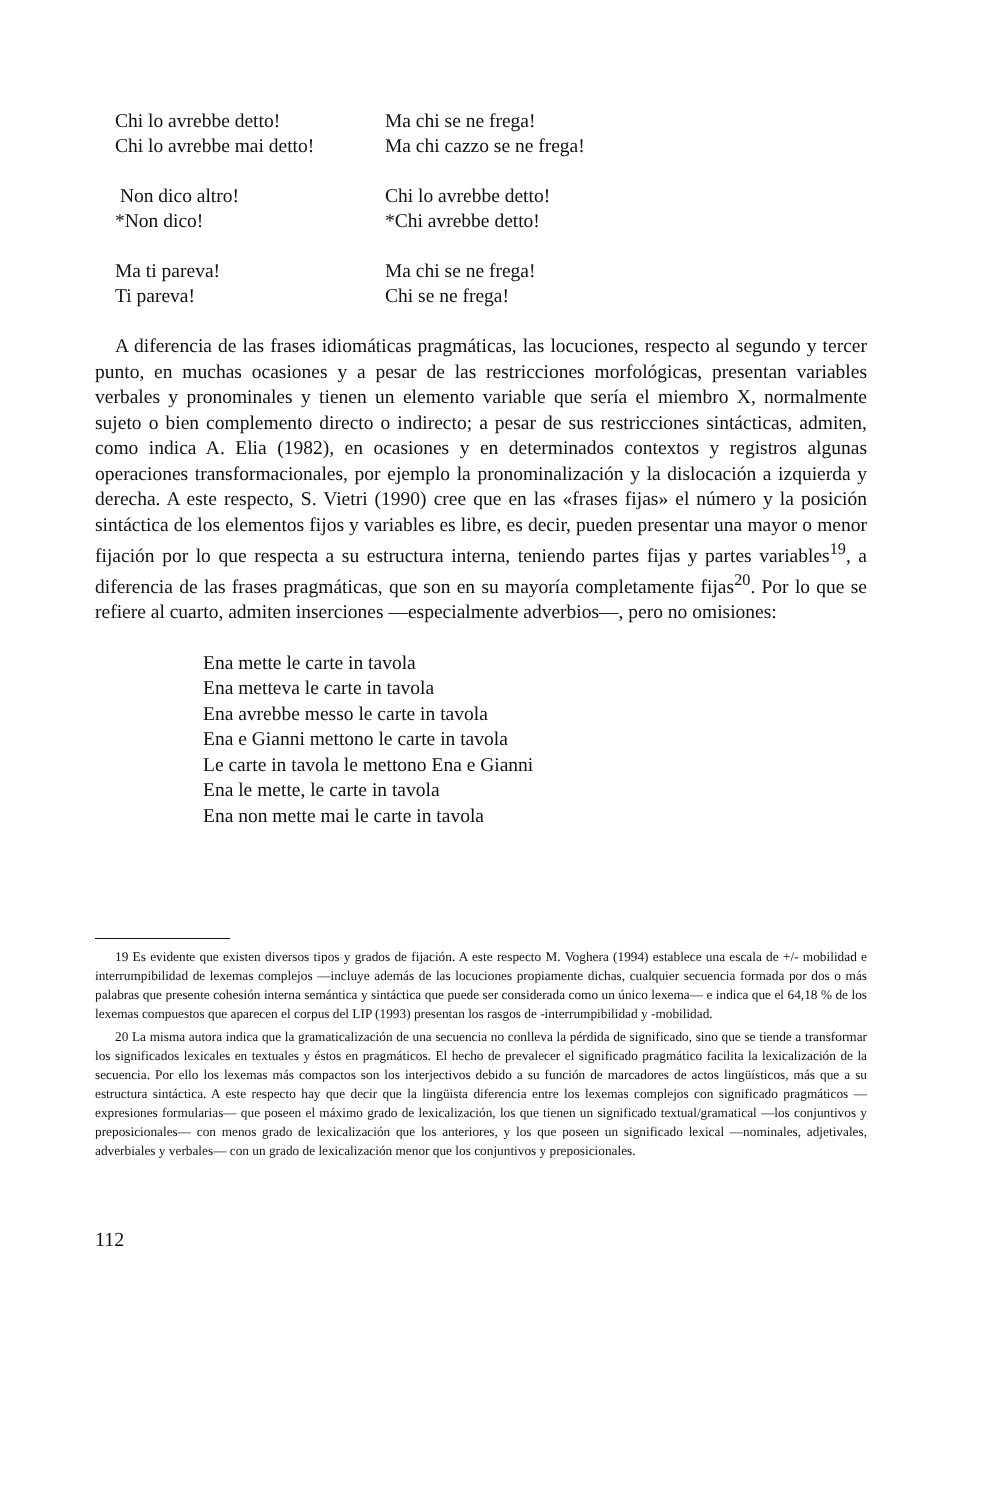Chi lo avrebbe detto!
Chi lo avrebbe mai detto!
Ma chi se ne frega!
Ma chi cazzo se ne frega!
Non dico altro!
*Non dico!
Chi lo avrebbe detto!
*Chi avrebbe detto!
Ma ti pareva!
Ti pareva!
Ma chi se ne frega!
Chi se ne frega!
A diferencia de las frases idiomáticas pragmáticas, las locuciones, respecto al segundo y tercer punto, en muchas ocasiones y a pesar de las restricciones morfológicas, presentan variables verbales y pronominales y tienen un elemento variable que sería el miembro X, normalmente sujeto o bien complemento directo o indirecto; a pesar de sus restricciones sintácticas, admiten, como indica A. Elia (1982), en ocasiones y en determinados contextos y registros algunas operaciones transformacionales, por ejemplo la pronominalización y la dislocación a izquierda y derecha. A este respecto, S. Vietri (1990) cree que en las «frases fijas» el número y la posición sintáctica de los elementos fijos y variables es libre, es decir, pueden presentar una mayor o menor fijación por lo que respecta a su estructura interna, teniendo partes fijas y partes variables<sup>19</sup>, a diferencia de las frases pragmáticas, que son en su mayoría completamente fijas<sup>20</sup>. Por lo que se refiere al cuarto, admiten inserciones —especialmente adverbios—, pero no omisiones:
Ena mette le carte in tavola
Ena metteva le carte in tavola
Ena avrebbe messo le carte in tavola
Ena e Gianni mettono le carte in tavola
Le carte in tavola le mettono Ena e Gianni
Ena le mette, le carte in tavola
Ena non mette mai le carte in tavola
19 Es evidente que existen diversos tipos y grados de fijación. A este respecto M. Voghera (1994) establece una escala de +/- mobilidad e interrumpibilidad de lexemas complejos —incluye además de las locuciones propiamente dichas, cualquier secuencia formada por dos o más palabras que presente cohesión interna semántica y sintáctica que puede ser considerada como un único lexema— e indica que el 64,18 % de los lexemas compuestos que aparecen el corpus del LIP (1993) presentan los rasgos de -interrumpibilidad y -mobilidad.
20 La misma autora indica que la gramaticalización de una secuencia no conlleva la pérdida de significado, sino que se tiende a transformar los significados lexicales en textuales y éstos en pragmáticos. El hecho de prevalecer el significado pragmático facilita la lexicalización de la secuencia. Por ello los lexemas más compactos son los interjectivos debido a su función de marcadores de actos lingüísticos, más que a su estructura sintáctica. A este respecto hay que decir que la lingüista diferencia entre los lexemas complejos con significado pragmáticos —expresiones formularias— que poseen el máximo grado de lexicalización, los que tienen un significado textual/gramatical —los conjuntivos y preposicionales— con menos grado de lexicalización que los anteriores, y los que poseen un significado lexical —nominales, adjetivales, adverbiales y verbales— con un grado de lexicalización menor que los conjuntivos y preposicionales.
112